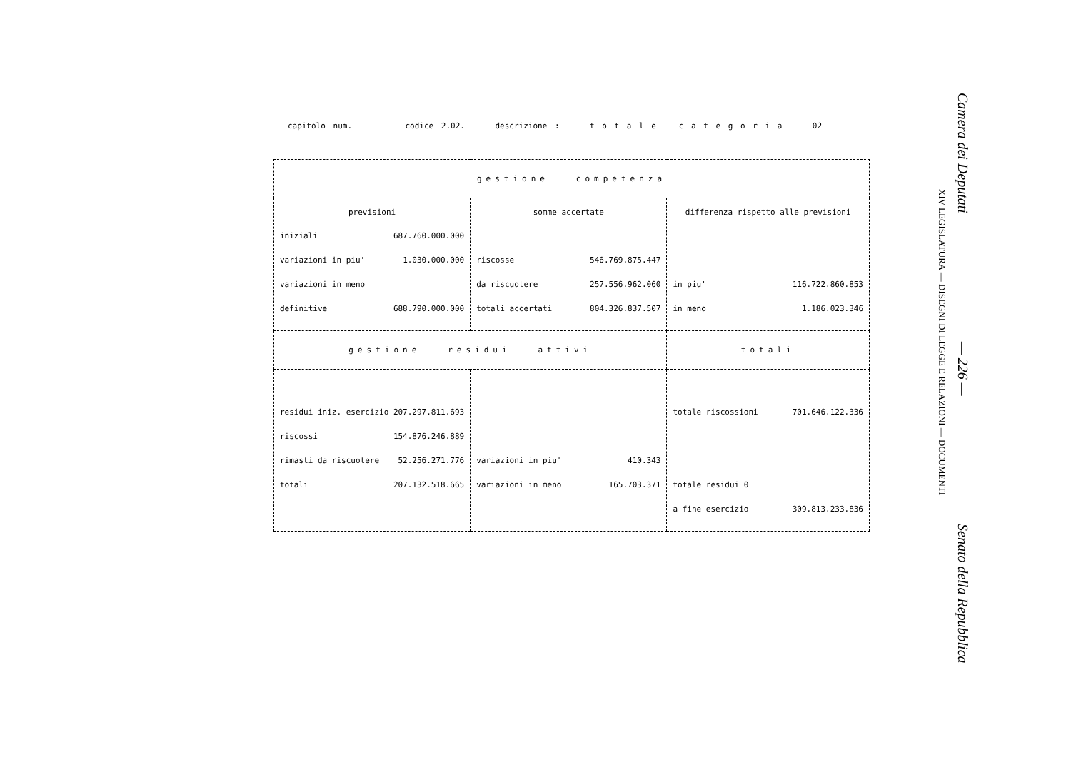capitolo num. codice 2.02. descrizione : t o t a l e c a t e g o r i a 02
| gestione competenza | | |
| previsioni iniziali 687.760.000.000 variazioni in piu' 1.030.000.000 variazioni in meno definitive 688.790.000.000 | somme accertate riscosse 546.769.875.447 da riscuotere 257.556.962.060 totali accertati 804.326.837.507 | differenza rispetto alle previsioni in piu' 116.722.860.853 in meno 1.186.023.346 |
| gestione residui attivi | | totali |
| residui iniz. esercizio 207.297.811.693 riscossi 154.876.246.889 rimasti da riscuotere 52.256.271.776 totali 207.132.518.665 | variazioni in piu' 410.343 variazioni in meno 165.703.371 | totale riscossioni 701.646.122.336 totale residui 0 a fine esercizio 309.813.233.836 |
Camera dei Deputati — 226 — Senato della Repubblica
XIV LEGISLATURA — DISEGNI DI LEGGE E RELAZIONI — DOCUMENTI